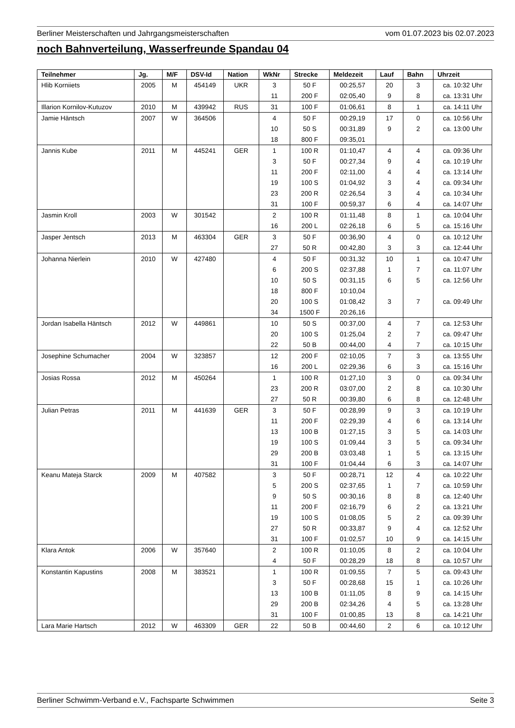Berliner Meisterschaften und Jahrgangsmeisterschaften vom 01.07.2023 bis 02.07.2023
noch Bahnverteilung, Wasserfreunde Spandau 04
| Teilnehmer | Jg. | M/F | DSV-Id | Nation | WkNr | Strecke | Meldezeit | Lauf | Bahn | Uhrzeit |
| --- | --- | --- | --- | --- | --- | --- | --- | --- | --- | --- |
| Hlib Korniiets | 2005 | M | 454149 | UKR | 3 | 50 F | 00:25,57 | 20 | 3 | ca. 10:32 Uhr |
| | | | | | 11 | 200 F | 02:05,40 | 9 | 8 | ca. 13:31 Uhr |
| Illarion Kornilov-Kutuzov | 2010 | M | 439942 | RUS | 31 | 100 F | 01:06,61 | 8 | 1 | ca. 14:11 Uhr |
| Jamie Häntsch | 2007 | W | 364506 | | 4 | 50 F | 00:29,19 | 17 | 0 | ca. 10:56 Uhr |
| | | | | | 10 | 50 S | 00:31,89 | 9 | 2 | ca. 13:00 Uhr |
| | | | | | 18 | 800 F | 09:35,01 | | | |
| Jannis Kube | 2011 | M | 445241 | GER | 1 | 100 R | 01:10,47 | 4 | 4 | ca. 09:36 Uhr |
| | | | | | 3 | 50 F | 00:27,34 | 9 | 4 | ca. 10:19 Uhr |
| | | | | | 11 | 200 F | 02:11,00 | 4 | 4 | ca. 13:14 Uhr |
| | | | | | 19 | 100 S | 01:04,92 | 3 | 4 | ca. 09:34 Uhr |
| | | | | | 23 | 200 R | 02:26,54 | 3 | 4 | ca. 10:34 Uhr |
| | | | | | 31 | 100 F | 00:59,37 | 6 | 4 | ca. 14:07 Uhr |
| Jasmin Kroll | 2003 | W | 301542 | | 2 | 100 R | 01:11,48 | 8 | 1 | ca. 10:04 Uhr |
| | | | | | 16 | 200 L | 02:26,18 | 6 | 5 | ca. 15:16 Uhr |
| Jasper Jentsch | 2013 | M | 463304 | GER | 3 | 50 F | 00:36,90 | 4 | 0 | ca. 10:12 Uhr |
| | | | | | 27 | 50 R | 00:42,80 | 3 | 3 | ca. 12:44 Uhr |
| Johanna Nierlein | 2010 | W | 427480 | | 4 | 50 F | 00:31,32 | 10 | 1 | ca. 10:47 Uhr |
| | | | | | 6 | 200 S | 02:37,88 | 1 | 7 | ca. 11:07 Uhr |
| | | | | | 10 | 50 S | 00:31,15 | 6 | 5 | ca. 12:56 Uhr |
| | | | | | 18 | 800 F | 10:10,04 | | | |
| | | | | | 20 | 100 S | 01:08,42 | 3 | 7 | ca. 09:49 Uhr |
| | | | | | 34 | 1500 F | 20:26,16 | | | |
| Jordan Isabella Häntsch | 2012 | W | 449861 | | 10 | 50 S | 00:37,00 | 4 | 7 | ca. 12:53 Uhr |
| | | | | | 20 | 100 S | 01:25,04 | 2 | 7 | ca. 09:47 Uhr |
| | | | | | 22 | 50 B | 00:44,00 | 4 | 7 | ca. 10:15 Uhr |
| Josephine Schumacher | 2004 | W | 323857 | | 12 | 200 F | 02:10,05 | 7 | 3 | ca. 13:55 Uhr |
| | | | | | 16 | 200 L | 02:29,36 | 6 | 3 | ca. 15:16 Uhr |
| Josias Rossa | 2012 | M | 450264 | | 1 | 100 R | 01:27,10 | 3 | 0 | ca. 09:34 Uhr |
| | | | | | 23 | 200 R | 03:07,00 | 2 | 8 | ca. 10:30 Uhr |
| | | | | | 27 | 50 R | 00:39,80 | 6 | 8 | ca. 12:48 Uhr |
| Julian Petras | 2011 | M | 441639 | GER | 3 | 50 F | 00:28,99 | 9 | 3 | ca. 10:19 Uhr |
| | | | | | 11 | 200 F | 02:29,39 | 4 | 6 | ca. 13:14 Uhr |
| | | | | | 13 | 100 B | 01:27,15 | 3 | 5 | ca. 14:03 Uhr |
| | | | | | 19 | 100 S | 01:09,44 | 3 | 5 | ca. 09:34 Uhr |
| | | | | | 29 | 200 B | 03:03,48 | 1 | 5 | ca. 13:15 Uhr |
| | | | | | 31 | 100 F | 01:04,44 | 6 | 3 | ca. 14:07 Uhr |
| Keanu Mateja Starck | 2009 | M | 407582 | | 3 | 50 F | 00:28,71 | 12 | 4 | ca. 10:22 Uhr |
| | | | | | 5 | 200 S | 02:37,65 | 1 | 7 | ca. 10:59 Uhr |
| | | | | | 9 | 50 S | 00:30,16 | 8 | 8 | ca. 12:40 Uhr |
| | | | | | 11 | 200 F | 02:16,79 | 6 | 2 | ca. 13:21 Uhr |
| | | | | | 19 | 100 S | 01:08,05 | 5 | 2 | ca. 09:39 Uhr |
| | | | | | 27 | 50 R | 00:33,87 | 9 | 4 | ca. 12:52 Uhr |
| | | | | | 31 | 100 F | 01:02,57 | 10 | 9 | ca. 14:15 Uhr |
| Klara Antok | 2006 | W | 357640 | | 2 | 100 R | 01:10,05 | 8 | 2 | ca. 10:04 Uhr |
| | | | | | 4 | 50 F | 00:28,29 | 18 | 8 | ca. 10:57 Uhr |
| Konstantin Kapustins | 2008 | M | 383521 | | 1 | 100 R | 01:09,55 | 7 | 5 | ca. 09:43 Uhr |
| | | | | | 3 | 50 F | 00:28,68 | 15 | 1 | ca. 10:26 Uhr |
| | | | | | 13 | 100 B | 01:11,05 | 8 | 9 | ca. 14:15 Uhr |
| | | | | | 29 | 200 B | 02:34,26 | 4 | 5 | ca. 13:28 Uhr |
| | | | | | 31 | 100 F | 01:00,85 | 13 | 8 | ca. 14:21 Uhr |
| Lara Marie Hartsch | 2012 | W | 463309 | GER | 22 | 50 B | 00:44,60 | 2 | 6 | ca. 10:12 Uhr |
Berliner Schwimm-Verband e.V., Fachsparte Schwimmen Seite 3